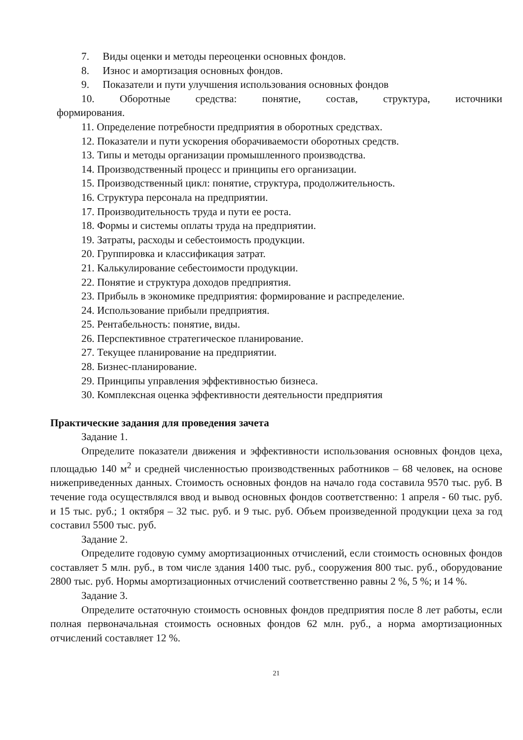7. Виды оценки и методы переоценки основных фондов.
8. Износ и амортизация основных фондов.
9. Показатели и пути улучшения использования основных фондов
10. Оборотные средства: понятие, состав, структура, источники
формирования.
11. Определение потребности предприятия в оборотных средствах.
12. Показатели и пути ускорения оборачиваемости оборотных средств.
13. Типы и методы организации промышленного производства.
14. Производственный процесс и принципы его организации.
15. Производственный цикл: понятие, структура, продолжительность.
16. Структура персонала на предприятии.
17. Производительность труда и пути ее роста.
18. Формы и системы оплаты труда на предприятии.
19. Затраты, расходы и себестоимость продукции.
20. Группировка и классификация затрат.
21. Калькулирование себестоимости продукции.
22. Понятие и структура доходов предприятия.
23. Прибыль в экономике предприятия: формирование и распределение.
24. Использование прибыли предприятия.
25. Рентабельность: понятие, виды.
26. Перспективное стратегическое планирование.
27. Текущее планирование на предприятии.
28. Бизнес-планирование.
29. Принципы управления эффективностью бизнеса.
30. Комплексная оценка эффективности деятельности предприятия
Практические задания для проведения зачета
Задание 1.
Определите показатели движения и эффективности использования основных фондов цеха, площадью 140 м<sup>2</sup> и средней численностью производственных работников – 68 человек, на основе нижеприведенных данных. Стоимость основных фондов на начало года составила 9570 тыс. руб. В течение года осуществлялся ввод и вывод основных фондов соответственно: 1 апреля - 60 тыс. руб. и 15 тыс. руб.; 1 октября – 32 тыс. руб. и 9 тыс. руб. Объем произведенной продукции цеха за год составил 5500 тыс. руб.
Задание 2.
Определите годовую сумму амортизационных отчислений, если стоимость основных фондов составляет 5 млн. руб., в том числе здания 1400 тыс. руб., сооружения 800 тыс. руб., оборудование 2800 тыс. руб. Нормы амортизационных отчислений соответственно равны 2 %, 5 %; и 14 %.
Задание 3.
Определите остаточную стоимость основных фондов предприятия после 8 лет работы, если полная первоначальная стоимость основных фондов 62 млн. руб., а норма амортизационных отчислений составляет 12 %.
21